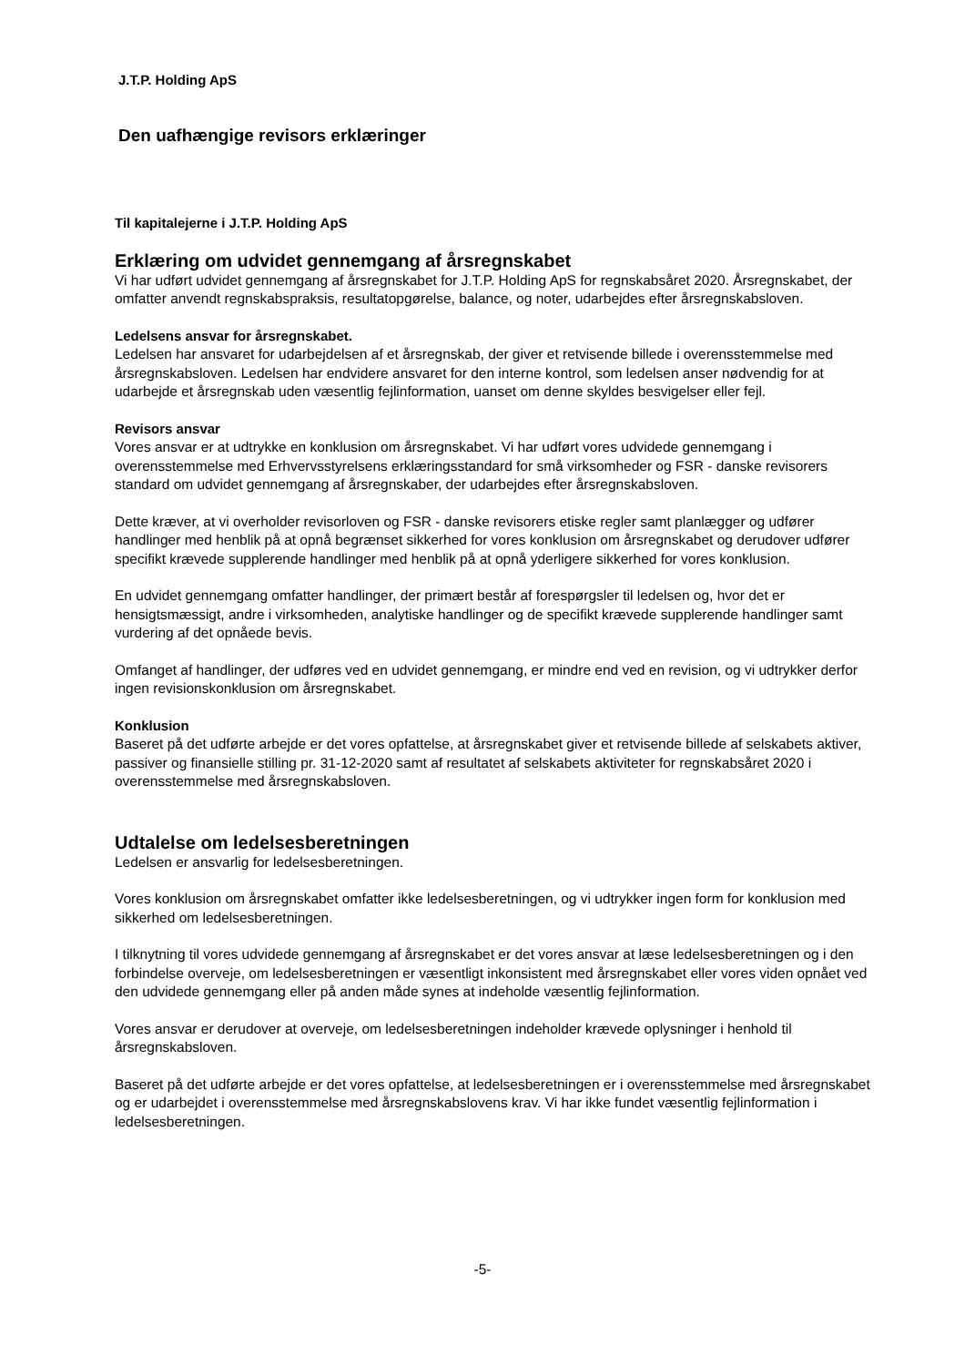J.T.P. Holding ApS
Den uafhængige revisors erklæringer
Til kapitalejerne i J.T.P. Holding ApS
Erklæring om udvidet gennemgang af årsregnskabet
Vi har udført udvidet gennemgang af årsregnskabet for J.T.P. Holding ApS for regnskabsåret 2020. Årsregnskabet, der omfatter anvendt regnskabspraksis, resultatopgørelse, balance, og noter, udarbejdes efter årsregnskabsloven.
Ledelsens ansvar for årsregnskabet.
Ledelsen har ansvaret for udarbejdelsen af et årsregnskab, der giver et retvisende billede i overensstemmelse med årsregnskabsloven. Ledelsen har endvidere ansvaret for den interne kontrol, som ledelsen anser nødvendig for at udarbejde et årsregnskab uden væsentlig fejlinformation, uanset om denne skyldes besvigelser eller fejl.
Revisors ansvar
Vores ansvar er at udtrykke en konklusion om årsregnskabet. Vi har udført vores udvidede gennemgang i overensstemmelse med Erhvervsstyrelsens erklæringsstandard for små virksomheder og FSR - danske revisorers standard om udvidet gennemgang af årsregnskaber, der udarbejdes efter årsregnskabsloven.
Dette kræver, at vi overholder revisorloven og FSR - danske revisorers etiske regler samt planlægger og udfører handlinger med henblik på at opnå begrænset sikkerhed for vores konklusion om årsregnskabet og derudover udfører specifikt krævede supplerende handlinger med henblik på at opnå yderligere sikkerhed for vores konklusion.
En udvidet gennemgang omfatter handlinger, der primært består af forespørgsler til ledelsen og, hvor det er hensigtsmæssigt, andre i virksomheden, analytiske handlinger og de specifikt krævede supplerende handlinger samt vurdering af det opnåede bevis.
Omfanget af handlinger, der udføres ved en udvidet gennemgang, er mindre end ved en revision, og vi udtrykker derfor ingen revisionskonklusion om årsregnskabet.
Konklusion
Baseret på det udførte arbejde er det vores opfattelse, at årsregnskabet giver et retvisende billede af selskabets aktiver, passiver og finansielle stilling pr. 31-12-2020 samt af resultatet af selskabets aktiviteter for regnskabsåret 2020 i overensstemmelse med årsregnskabsloven.
Udtalelse om ledelsesberetningen
Ledelsen er ansvarlig for ledelsesberetningen.
Vores konklusion om årsregnskabet omfatter ikke ledelsesberetningen, og vi udtrykker ingen form for konklusion med sikkerhed om ledelsesberetningen.
I tilknytning til vores udvidede gennemgang af årsregnskabet er det vores ansvar at læse ledelsesberetningen og i den forbindelse overveje, om ledelsesberetningen er væsentligt inkonsistent med årsregnskabet eller vores viden opnået ved den udvidede gennemgang eller på anden måde synes at indeholde væsentlig fejlinformation.
Vores ansvar er derudover at overveje, om ledelsesberetningen indeholder krævede oplysninger i henhold til årsregnskabsloven.
Baseret på det udførte arbejde er det vores opfattelse, at ledelsesberetningen er i overensstemmelse med årsregnskabet og er udarbejdet i overensstemmelse med årsregnskabslovens krav. Vi har ikke fundet væsentlig fejlinformation i ledelsesberetningen.
-5-